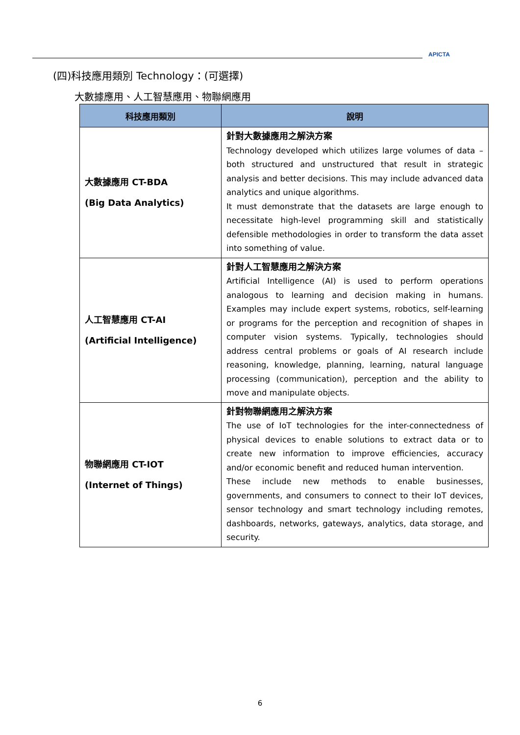APICTA
(四)科技應用類別 Technology：(可選擇)
大數據應用、人工智慧應用、物聯網應用
| 科技應用類別 | 說明 |
| --- | --- |
| 大數據應用 CT-BDA (Big Data Analytics) | 針對大數據應用之解決方案 Technology developed which utilizes large volumes of data – both structured and unstructured that result in strategic analysis and better decisions. This may include advanced data analytics and unique algorithms. It must demonstrate that the datasets are large enough to necessitate high-level programming skill and statistically defensible methodologies in order to transform the data asset into something of value. |
| 人工智慧應用 CT-AI (Artificial Intelligence) | 針對人工智慧應用之解決方案 Artificial Intelligence (AI) is used to perform operations analogous to learning and decision making in humans. Examples may include expert systems, robotics, self-learning or programs for the perception and recognition of shapes in computer vision systems. Typically, technologies should address central problems or goals of AI research include reasoning, knowledge, planning, learning, natural language processing (communication), perception and the ability to move and manipulate objects. |
| 物聯網應用 CT-IOT (Internet of Things) | 針對物聯網應用之解決方案 The use of IoT technologies for the inter-connectedness of physical devices to enable solutions to extract data or to create new information to improve efficiencies, accuracy and/or economic benefit and reduced human intervention. These include new methods to enable businesses, governments, and consumers to connect to their IoT devices, sensor technology and smart technology including remotes, dashboards, networks, gateways, analytics, data storage, and security. |
6